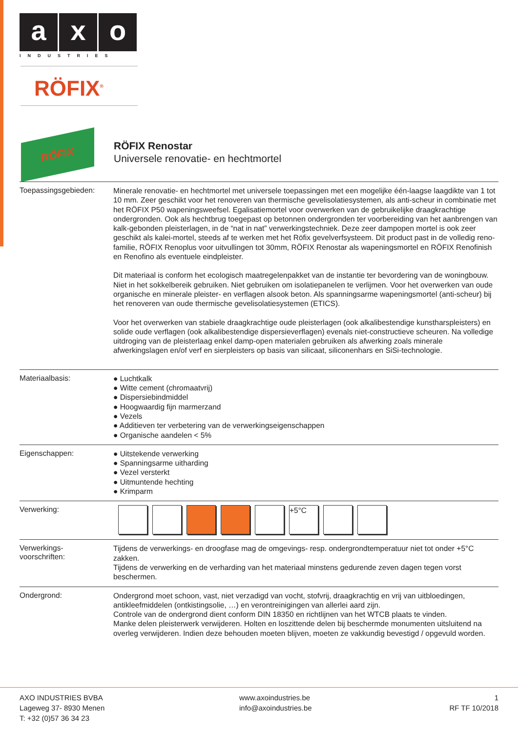a x o
INDUSTRIES
RÖFIX<sup>®</sup>
RÖFIX
RÖFIX Renostar
Universele renovatie- en hechtmortel
Toepassingsgebieden:
Minerale renovatie- en hechtmortel met universele toepassingen met een mogelijke één-laagse laagdikte van 1 tot 10 mm. Zeer geschikt voor het renoveren van thermische gevelisolatiesystemen, als anti-scheur in combinatie met het RÖFIX P50 wapeningsweefsel. Egalisatiemortel voor overwerken van de gebruikelijke draagkrachtige ondergronden. Ook als hechtbrug toegepast op betonnen ondergronden ter voorbereiding van het aanbrengen van kalk-gebonden pleisterlagen, in de “nat in nat” verwerkingstechniek. Deze zeer dampopen mortel is ook zeer geschikt als kalei-mortel, steeds af te werken met het Röfix gevelverfsysteem. Dit product past in de volledig reno-familie, RÖFIX Renoplus voor uitvullingen tot 30mm, RÖFIX Renostar als wapeningsmortel en RÖFIX Renofinish en Renofino als eventuele eindpleister.
Dit materiaal is conform het ecologisch maatregelenpakket van de instantie ter bevordering van de woningbouw. Niet in het sokkelbereik gebruiken. Niet gebruiken om isolatiepanelen te verlijmen. Voor het overwerken van oude organische en minerale pleister- en verflagen alsook beton. Als spanningsarme wapeningsmortel (anti-scheur) bij het renoveren van oude thermische gevelisolatiesystemen (ETICS).
Voor het overwerken van stabiele draagkrachtige oude pleisterlagen (ook alkalibestendige kunstharspleisters) en solide oude verflagen (ook alkalibestendige dispersieverflagen) evenals niet-constructieve scheuren. Na volledige uitdroging van de pleisterlaag enkel damp-open materialen gebruiken als afwerking zoals minerale afwerkingslagen en/of verf en sierpleisters op basis van silicaat, siliconenhars en SiSi-technologie.
Materiaalbasis:
● Luchtkalk
● Witte cement (chromaatvrij)
● Dispersiebindmiddel
● Hoogwaardig fijn marmerzand
● Vezels
● Additieven ter verbetering van de verwerkingseigenschappen
● Organische aandelen < 5%
Eigenschappen:
● Uitstekende verwerking
● Spanningsarme uitharding
● Vezel versterkt
● Uitmuntende hechting
● Krimparm
Verwerking:
+5°C
Verwerkings-
voorschriften:
Tijdens de verwerkings- en droogfase mag de omgevings- resp. ondergrondtemperatuur niet tot onder +5°C zakken.
Tijdens de verwerking en de verharding van het materiaal minstens gedurende zeven dagen tegen vorst beschermen.
Ondergrond:
Ondergrond moet schoon, vast, niet verzadigd van vocht, stofvrij, draagkrachtig en vrij van uitbloedingen, antikleefmiddelen (ontkistingsolie, …) en verontreinigingen van allerlei aard zijn.
Controle van de ondergrond dient conform DIN 18350 en richtlijnen van het WTCB plaats te vinden.
Manke delen pleisterwerk verwijderen. Holten en loszittende delen bij beschermde monumenten uitsluitend na overleg verwijderen. Indien deze behouden moeten blijven, moeten ze vakkundig bevestigd / opgevuld worden.
AXO INDUSTRIES BVBA
Lageweg 37- 8930 Menen
T: +32 (0)57 36 34 23
www.axoindustries.be
info@axoindustries.be
1
RF TF 10/2018